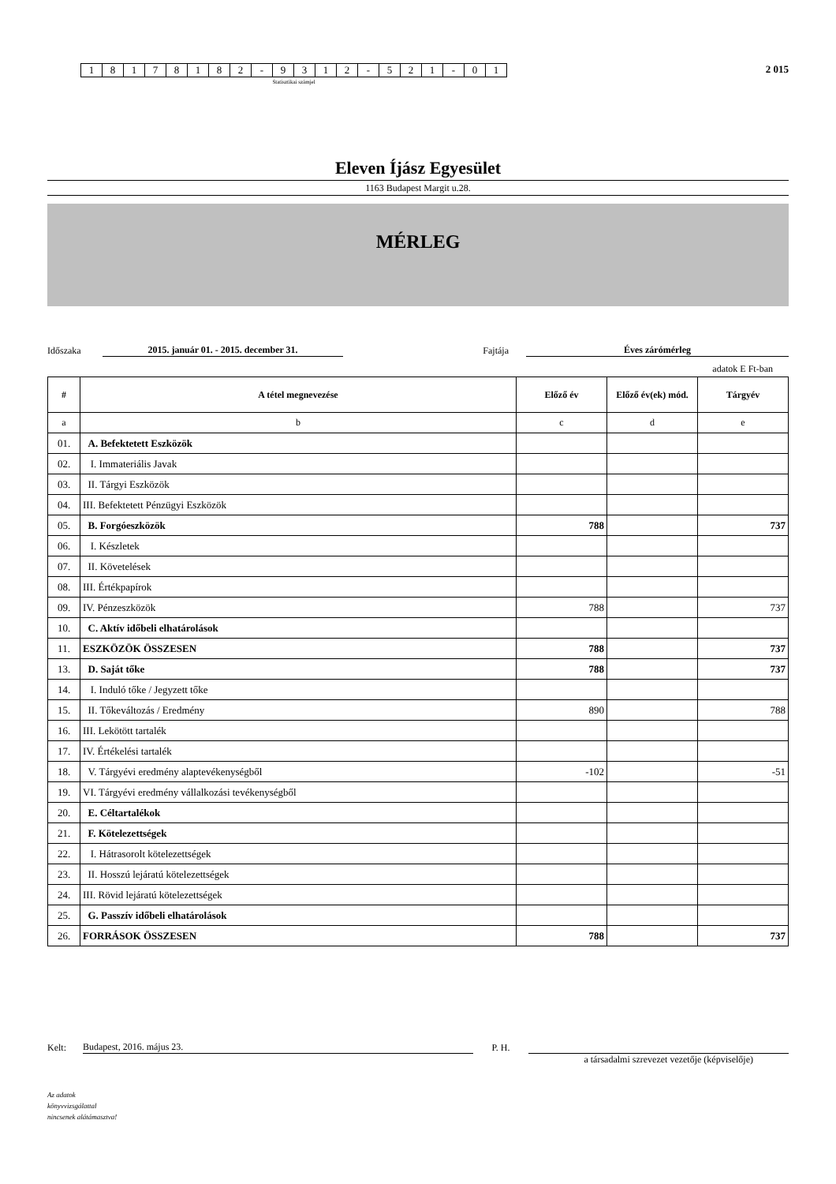| 1 | 8 | 1 | 7 | 8 | 1 | 8 | 2 | - | 9 | 3 | 1 | 2 | - | 5 | 2 | 1 | - | 0 | 1 |
Statisztikai számjel
2 015
Eleven Íjász Egyesület
1163 Budapest Margit u.28.
MÉRLEG
Időszaka 2015. január 01. - 2015. december 31. Fajtája Éves zárómérleg
adatok E Ft-ban
| # | A tétel megnevezése | Előző év | Előző év(ek) mód. | Tárgyév |
| --- | --- | --- | --- | --- |
| a | b | c | d | e |
| 01. | A. Befektetett Eszközök | | | |
| 02. | I. Immateriális Javak | | | |
| 03. | II. Tárgyi Eszközök | | | |
| 04. | III. Befektetett Pénzügyi Eszközök | | | |
| 05. | B. Forgóeszközök | 788 | | 737 |
| 06. | I. Készletek | | | |
| 07. | II. Követelések | | | |
| 08. | III. Értékpapírok | | | |
| 09. | IV. Pénzeszközök | 788 | | 737 |
| 10. | C. Aktív időbeli elhatárolások | | | |
| 11. | ESZKÖZÖK ÖSSZESEN | 788 | | 737 |
| 13. | D. Saját tőke | 788 | | 737 |
| 14. | I. Induló tőke / Jegyzett tőke | | | |
| 15. | II. Tőkeváltozás / Eredmény | 890 | | 788 |
| 16. | III. Lekötött tartalék | | | |
| 17. | IV. Értékelési tartalék | | | |
| 18. | V. Tárgyévi eredmény alaptevékenységből | -102 | | -51 |
| 19. | VI. Tárgyévi eredmény vállalkozási tevékenységből | | | |
| 20. | E. Céltartalékok | | | |
| 21. | F. Kötelezettségek | | | |
| 22. | I. Hátrasorolt kötelezettségek | | | |
| 23. | II. Hosszú lejáratú kötelezettségek | | | |
| 24. | III. Rövid lejáratú kötelezettségek | | | |
| 25. | G. Passzív időbeli elhatárolások | | | |
| 26. | FORRÁSOK ÖSSZESEN | 788 | | 737 |
Kelt: Budapest, 2016. május 23. P. H.
a társadalmi szrevezet vezetője (képviselője)
Az adatok
könyvvizsgálattal
nincsenek alátámasztva!